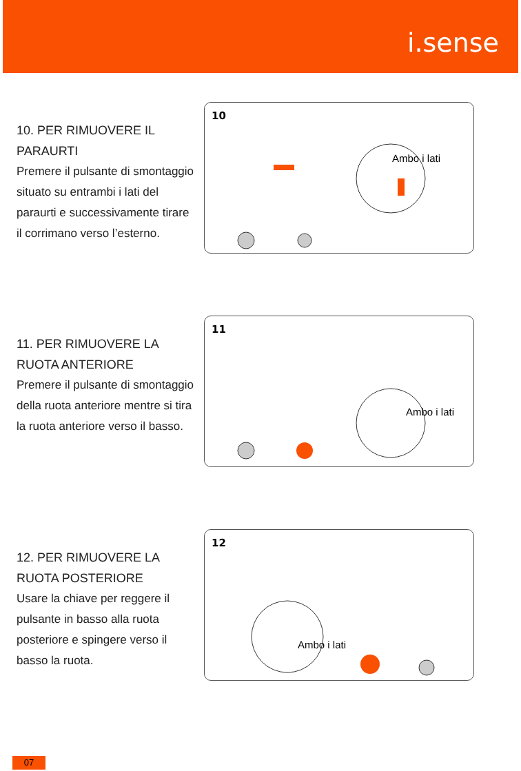i.sense
10. PER RIMUOVERE IL PARAURTI
Premere il pulsante di smontaggio situato su entrambi i lati del paraurti e successivamente tirare il corrimano verso l’esterno.
10
Ambo i lati
11. PER RIMUOVERE LA RUOTA ANTERIORE
Premere il pulsante di smontaggio della ruota anteriore mentre si tira la ruota anteriore verso il basso.
11
Ambo i lati
12. PER RIMUOVERE LA RUOTA POSTERIORE
Usare la chiave per reggere il pulsante in basso alla ruota posteriore e spingere verso il basso la ruota.
12
Ambo i lati
07